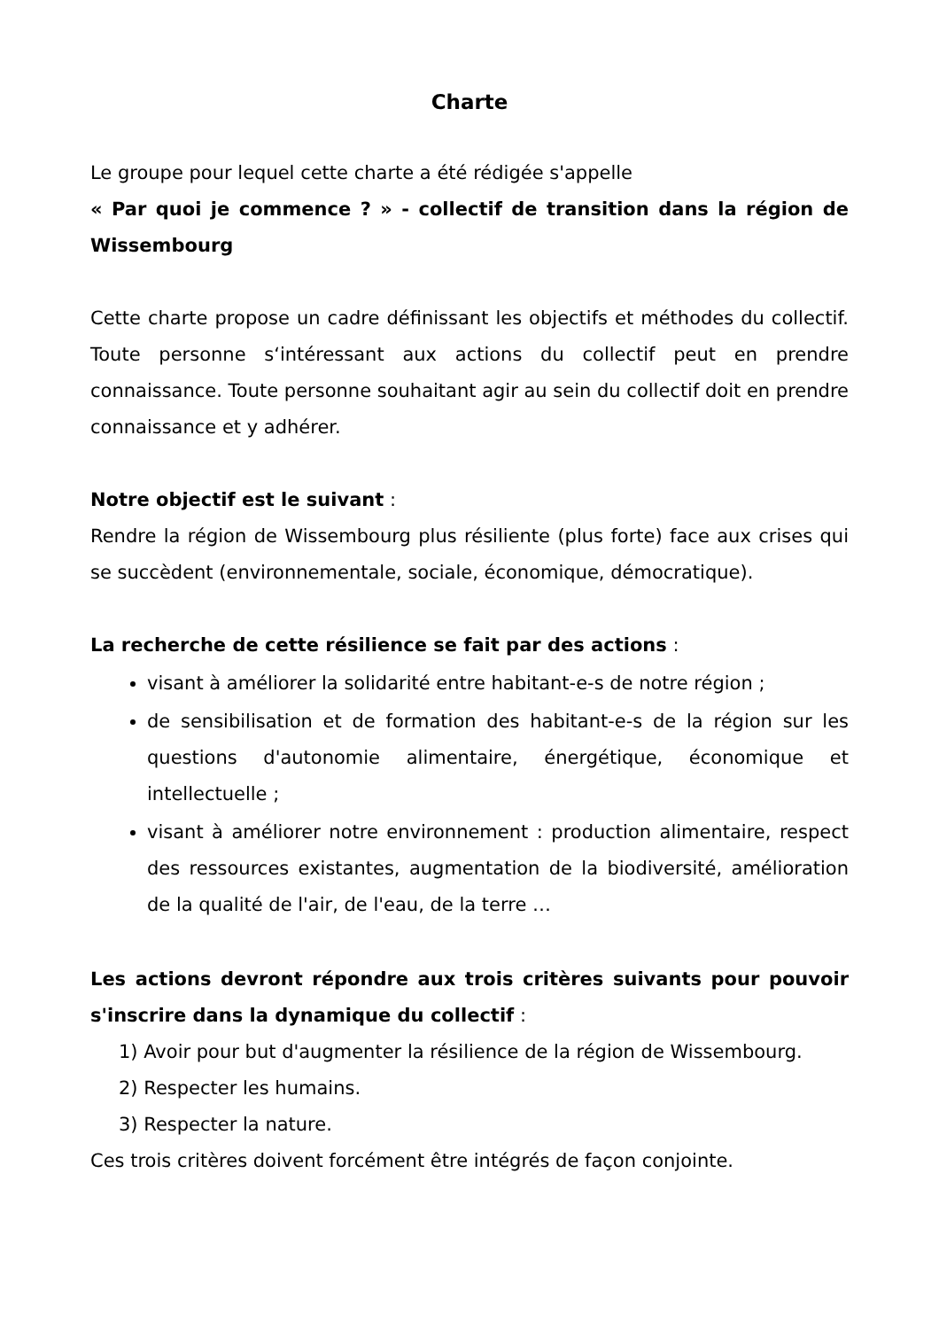Charte
Le groupe pour lequel cette charte a été rédigée s'appelle
« Par quoi je commence ? » - collectif de transition dans la région de Wissembourg
Cette charte propose un cadre définissant les objectifs et méthodes du collectif. Toute personne s‘intéressant aux actions du collectif peut en prendre connaissance. Toute personne souhaitant agir au sein du collectif doit en prendre connaissance et y adhérer.
Notre objectif est le suivant :
Rendre la région de Wissembourg plus résiliente (plus forte) face aux crises qui se succèdent (environnementale, sociale, économique, démocratique).
La recherche de cette résilience se fait par des actions :
visant à améliorer la solidarité entre habitant-e-s de notre région ;
de sensibilisation et de formation des habitant-e-s de la région sur les questions d'autonomie alimentaire, énergétique, économique et intellectuelle ;
visant à améliorer notre environnement : production alimentaire, respect des ressources existantes, augmentation de la biodiversité, amélioration de la qualité de l'air, de l'eau, de la terre …
Les actions devront répondre aux trois critères suivants pour pouvoir s'inscrire dans la dynamique du collectif :
1) Avoir pour but d'augmenter la résilience de la région de Wissembourg.
2) Respecter les humains.
3) Respecter la nature.
Ces trois critères doivent forcément être intégrés de façon conjointe.